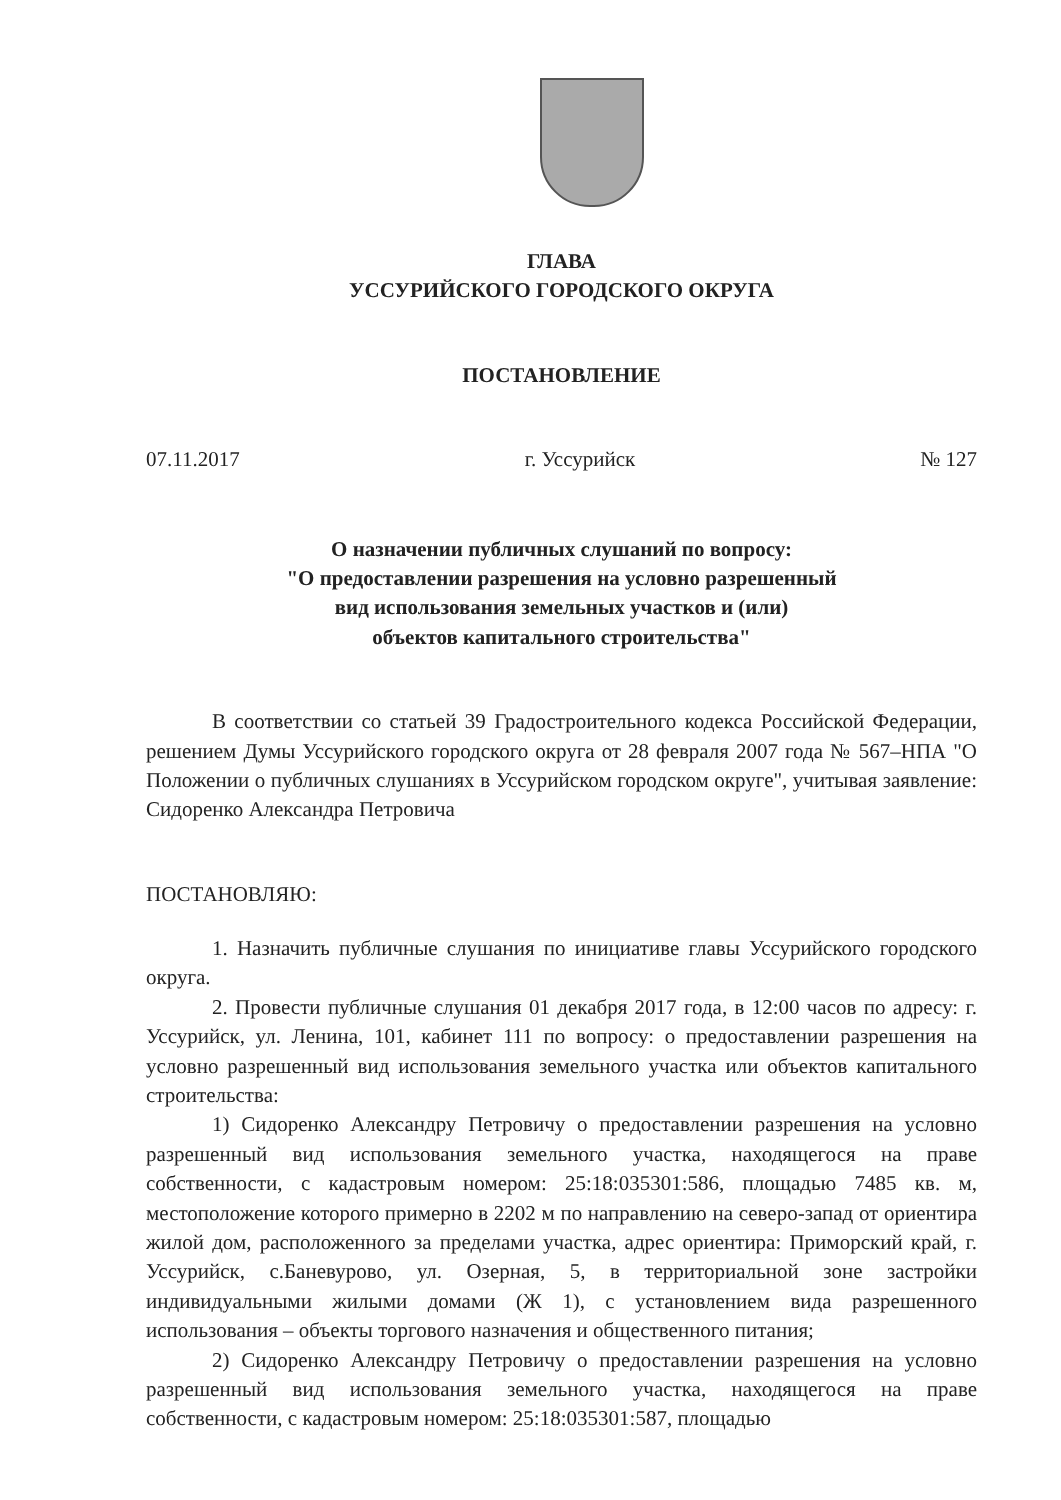ГЛАВА
УССУРИЙСКОГО ГОРОДСКОГО ОКРУГА
ПОСТАНОВЛЕНИЕ
07.11.2017 г. Уссурийск № 127
О назначении публичных слушаний по вопросу:
"О предоставлении разрешения на условно разрешенный
вид использования земельных участков и (или)
объектов капитального строительства"
В соответствии со статьей 39 Градостроительного кодекса Российской Федерации, решением Думы Уссурийского городского округа от 28 февраля 2007 года № 567–НПА "О Положении о публичных слушаниях в Уссурийском городском округе", учитывая заявление: Сидоренко Александра Петровича
ПОСТАНОВЛЯЮ:
1. Назначить публичные слушания по инициативе главы Уссурийского городского округа.
2. Провести публичные слушания 01 декабря 2017 года, в 12:00 часов по адресу: г. Уссурийск, ул. Ленина, 101, кабинет 111 по вопросу: о предоставлении разрешения на условно разрешенный вид использования земельного участка или объектов капитального строительства:
1) Сидоренко Александру Петровичу о предоставлении разрешения на условно разрешенный вид использования земельного участка, находящегося на праве собственности, с кадастровым номером: 25:18:035301:586, площадью 7485 кв. м, местоположение которого примерно в 2202 м по направлению на северо-запад от ориентира жилой дом, расположенного за пределами участка, адрес ориентира: Приморский край, г. Уссурийск, с.Баневурово, ул. Озерная, 5, в территориальной зоне застройки индивидуальными жилыми домами (Ж 1), с установлением вида разрешенного использования – объекты торгового назначения и общественного питания;
2) Сидоренко Александру Петровичу о предоставлении разрешения на условно разрешенный вид использования земельного участка, находящегося на праве собственности, с кадастровым номером: 25:18:035301:587, площадью